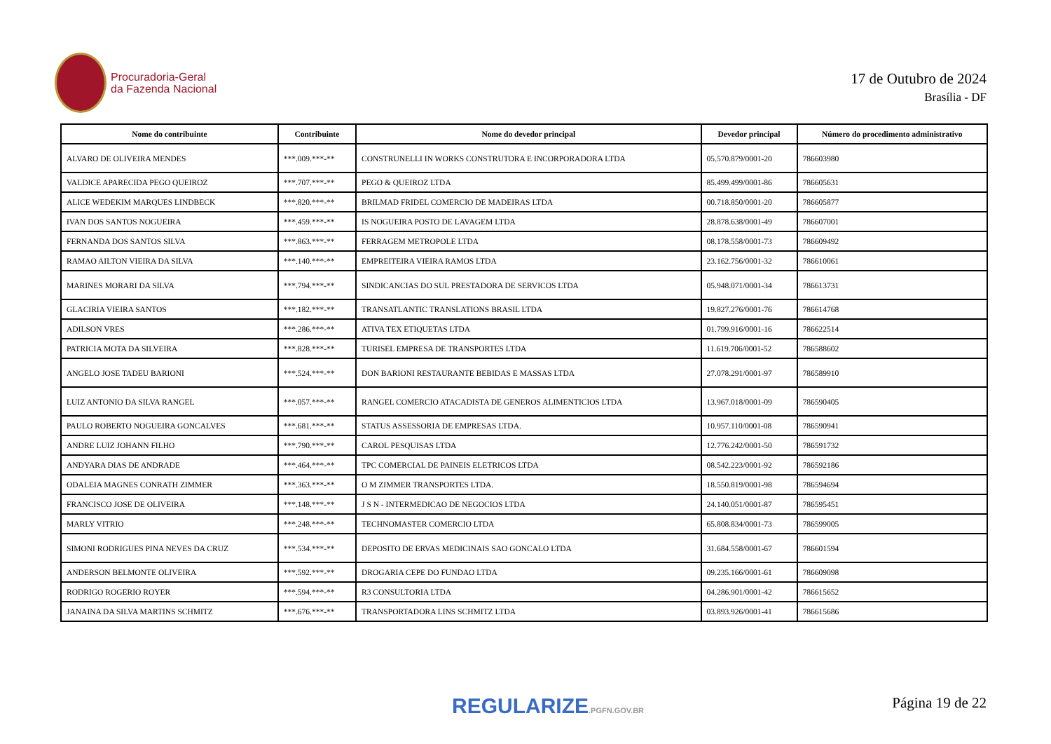Procuradoria-Geral
da Fazenda Nacional
17 de Outubro de 2024
Brasília - DF
| Nome do contribuinte | Contribuinte | Nome do devedor principal | Devedor principal | Número do procedimento administrativo |
| --- | --- | --- | --- | --- |
| ALVARO DE OLIVEIRA MENDES | ***.009.***-** | CONSTRUNELLI IN WORKS CONSTRUTORA E INCORPORADORA LTDA | 05.570.879/0001-20 | 786603980 |
| VALDICE APARECIDA PEGO QUEIROZ | ***.707.***-** | PEGO & QUEIROZ LTDA | 85.499.499/0001-86 | 786605631 |
| ALICE WEDEKIM MARQUES LINDBECK | ***.820.***-** | BRILMAD FRIDEL COMERCIO DE MADEIRAS LTDA | 00.718.850/0001-20 | 786605877 |
| IVAN DOS SANTOS NOGUEIRA | ***.459.***-** | IS NOGUEIRA POSTO DE LAVAGEM LTDA | 28.878.638/0001-49 | 786607001 |
| FERNANDA DOS SANTOS SILVA | ***.863.***-** | FERRAGEM METROPOLE LTDA | 08.178.558/0001-73 | 786609492 |
| RAMAO AILTON VIEIRA DA SILVA | ***.140.***-** | EMPREITEIRA VIEIRA RAMOS LTDA | 23.162.756/0001-32 | 786610061 |
| MARINES MORARI DA SILVA | ***.794.***-** | SINDICANCIAS DO SUL PRESTADORA DE SERVICOS LTDA | 05.948.071/0001-34 | 786613731 |
| GLACIRIA VIEIRA SANTOS | ***.182.***-** | TRANSATLANTIC TRANSLATIONS BRASIL LTDA | 19.827.276/0001-76 | 786614768 |
| ADILSON VRES | ***.286.***-** | ATIVA TEX ETIQUETAS LTDA | 01.799.916/0001-16 | 786622514 |
| PATRICIA MOTA DA SILVEIRA | ***.828.***-** | TURISEL EMPRESA DE TRANSPORTES LTDA | 11.619.706/0001-52 | 786588602 |
| ANGELO JOSE TADEU BARIONI | ***.524.***-** | DON BARIONI RESTAURANTE BEBIDAS E MASSAS LTDA | 27.078.291/0001-97 | 786589910 |
| LUIZ ANTONIO DA SILVA RANGEL | ***.057.***-** | RANGEL COMERCIO ATACADISTA DE GENEROS ALIMENTICIOS LTDA | 13.967.018/0001-09 | 786590405 |
| PAULO ROBERTO NOGUEIRA GONCALVES | ***.681.***-** | STATUS ASSESSORIA DE EMPRESAS LTDA. | 10.957.110/0001-08 | 786590941 |
| ANDRE LUIZ JOHANN FILHO | ***.790.***-** | CAROL PESQUISAS LTDA | 12.776.242/0001-50 | 786591732 |
| ANDYARA DIAS DE ANDRADE | ***.464.***-** | TPC COMERCIAL DE PAINEIS ELETRICOS LTDA | 08.542.223/0001-92 | 786592186 |
| ODALEIA MAGNES CONRATH ZIMMER | ***.363.***-** | O M ZIMMER TRANSPORTES LTDA. | 18.550.819/0001-98 | 786594694 |
| FRANCISCO JOSE DE OLIVEIRA | ***.148.***-** | J S N - INTERMEDICAO DE NEGOCIOS LTDA | 24.140.051/0001-87 | 786595451 |
| MARLY VITRIO | ***.248.***-** | TECHNOMASTER COMERCIO LTDA | 65.808.834/0001-73 | 786599005 |
| SIMONI RODRIGUES PINA NEVES DA CRUZ | ***.534.***-** | DEPOSITO DE ERVAS MEDICINAIS SAO GONCALO LTDA | 31.684.558/0001-67 | 786601594 |
| ANDERSON BELMONTE OLIVEIRA | ***.592.***-** | DROGARIA CEPE DO FUNDAO LTDA | 09.235.166/0001-61 | 786609098 |
| RODRIGO ROGERIO ROYER | ***.594.***-** | R3 CONSULTORIA LTDA | 04.286.901/0001-42 | 786615652 |
| JANAINA DA SILVA MARTINS SCHMITZ | ***.676.***-** | TRANSPORTADORA LINS SCHMITZ LTDA | 03.893.926/0001-41 | 786615686 |
REGULARIZE.PGFN.GOV.BR Página 19 de 22